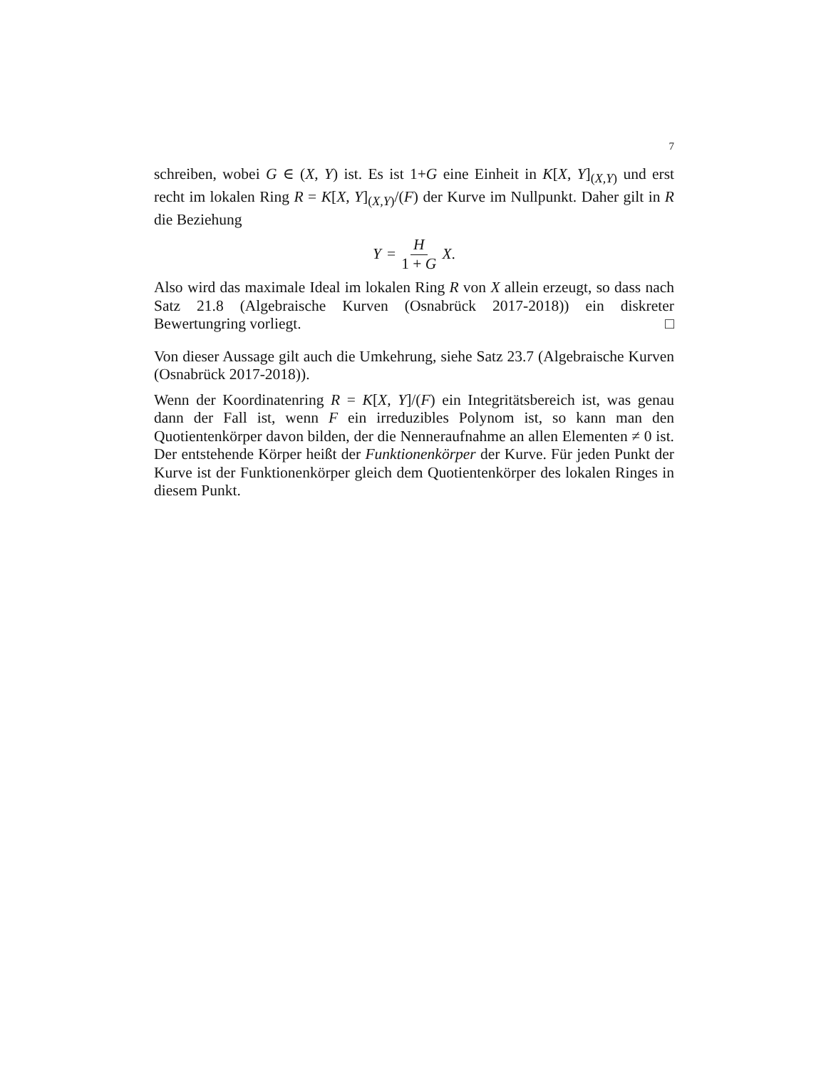7
schreiben, wobei G ∈ (X, Y) ist. Es ist 1+G eine Einheit in K[X, Y]<sub>(X,Y)</sub> und erst recht im lokalen Ring R = K[X, Y]<sub>(X,Y)</sub>/(F) der Kurve im Nullpunkt. Daher gilt in R die Beziehung
Y = H 1 + G X.
Also wird das maximale Ideal im lokalen Ring R von X allein erzeugt, so dass nach Satz 21.8 (Algebraische Kurven (Osnabrück 2017-2018)) ein diskreter Bewertungring vorliegt. □
Von dieser Aussage gilt auch die Umkehrung, siehe Satz 23.7 (Algebraische Kurven (Osnabrück 2017-2018)).
Wenn der Koordinatenring R = K[X, Y]/(F) ein Integritätsbereich ist, was genau dann der Fall ist, wenn F ein irreduzibles Polynom ist, so kann man den Quotientenkörper davon bilden, der die Nenneraufnahme an allen Elementen ≠ 0 ist. Der entstehende Körper heißt der Funktionenkörper der Kurve. Für jeden Punkt der Kurve ist der Funktionenkörper gleich dem Quotientenkörper des lokalen Ringes in diesem Punkt.